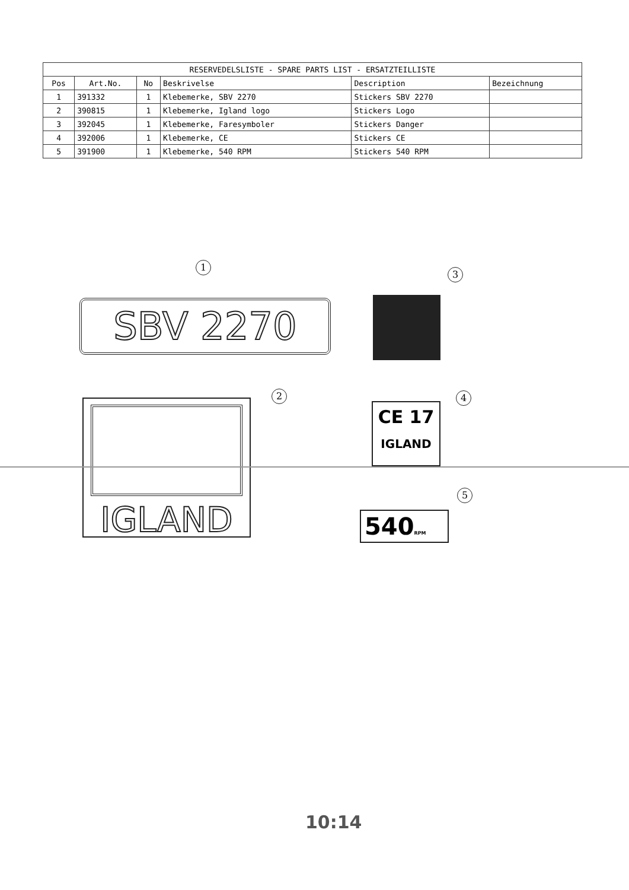| RESERVEDELSLISTE - SPARE PARTS LIST - ERSATZTEILLISTE | | | | | |
| --- | --- | --- | --- | --- | --- |
| Pos | Art.No. | No | Beskrivelse | Description | Bezeichnung |
| 1 | 391332 | 1 | Klebemerke, SBV 2270 | Stickers SBV 2270 | |
| 2 | 390815 | 1 | Klebemerke, Igland logo | Stickers Logo | |
| 3 | 392045 | 1 | Klebemerke, Faresymboler | Stickers Danger | |
| 4 | 392006 | 1 | Klebemerke, CE | Stickers CE | |
| 5 | 391900 | 1 | Klebemerke, 540 RPM | Stickers 540 RPM | |
1
SBV 2270
3
2
IGLAND
4
CE 17
IGLAND
5
540RPM
10:14